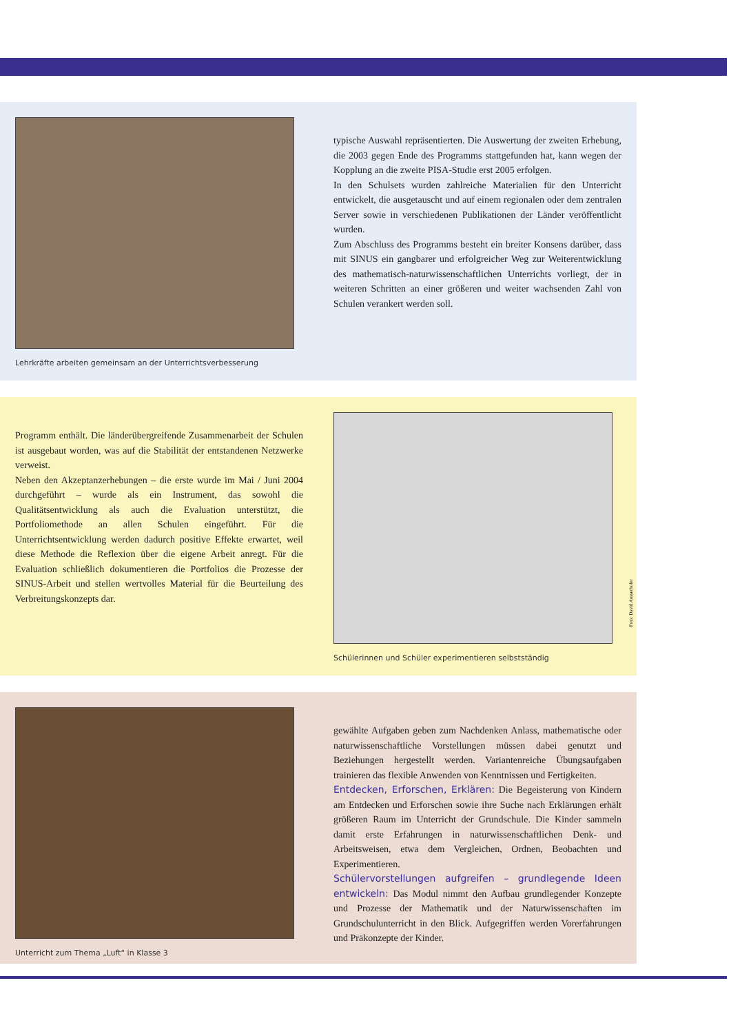Lehrkräfte arbeiten gemeinsam an der Unterrichtsverbesserung
typische Auswahl repräsentierten. Die Auswertung der zweiten Erhebung, die 2003 gegen Ende des Programms stattgefunden hat, kann wegen der Kopplung an die zweite PISA-Studie erst 2005 erfolgen.
In den Schulsets wurden zahlreiche Materialien für den Unterricht entwickelt, die ausgetauscht und auf einem regionalen oder dem zentralen Server sowie in verschiedenen Publikationen der Länder veröffentlicht wurden.
Zum Abschluss des Programms besteht ein breiter Konsens darüber, dass mit SINUS ein gangbarer und erfolgreicher Weg zur Weiterentwicklung des mathematisch-naturwissenschaftlichen Unterrichts vorliegt, der in weiteren Schritten an einer größeren und weiter wachsenden Zahl von Schulen verankert werden soll.
Programm enthält. Die länderübergreifende Zusammenarbeit der Schulen ist ausgebaut worden, was auf die Stabilität der entstandenen Netzwerke verweist.
Neben den Akzeptanzerhebungen – die erste wurde im Mai / Juni 2004 durchgeführt – wurde als ein Instrument, das sowohl die Qualitätsentwicklung als auch die Evaluation unterstützt, die Portfoliomethode an allen Schulen eingeführt. Für die Unterrichtsentwicklung werden dadurch positive Effekte erwartet, weil diese Methode die Reflexion über die eigene Arbeit anregt. Für die Evaluation schließlich dokumentieren die Portfolios die Prozesse der SINUS-Arbeit und stellen wertvolles Material für die Beurteilung des Verbreitungskonzepts dar.
Schülerinnen und Schüler experimentieren selbstständig
Foto: David Ausserhofer
Unterricht zum Thema „Luft“ in Klasse 3
gewählte Aufgaben geben zum Nachdenken Anlass, mathematische oder naturwissenschaftliche Vorstellungen müssen dabei genutzt und Beziehungen hergestellt werden. Variantenreiche Übungsaufgaben trainieren das flexible Anwenden von Kenntnissen und Fertigkeiten.
Entdecken, Erforschen, Erklären: Die Begeisterung von Kindern am Entdecken und Erforschen sowie ihre Suche nach Erklärungen erhält größeren Raum im Unterricht der Grundschule. Die Kinder sammeln damit erste Erfahrungen in naturwissenschaftlichen Denk- und Arbeitsweisen, etwa dem Vergleichen, Ordnen, Beobachten und Experimentieren.
Schülervorstellungen aufgreifen – grundlegende Ideen entwickeln: Das Modul nimmt den Aufbau grundlegender Konzepte und Prozesse der Mathematik und der Naturwissenschaften im Grundschulunterricht in den Blick. Aufgegriffen werden Vorerfahrungen und Präkonzepte der Kinder.